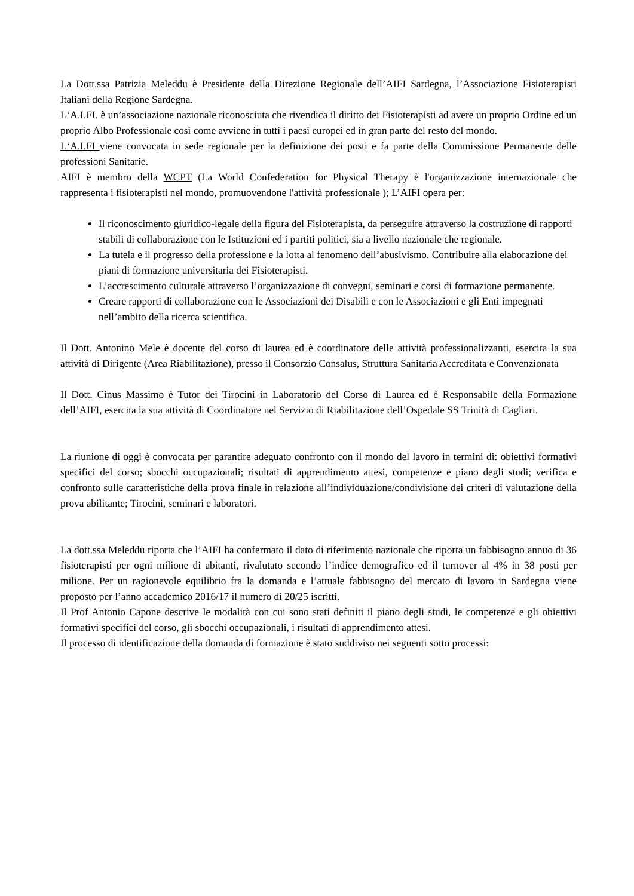La Dott.ssa Patrizia Meleddu è Presidente della Direzione Regionale dell’AIFI Sardegna, l’Associazione Fisioterapisti Italiani della Regione Sardegna.
L‘A.I.FI. è un’associazione nazionale riconosciuta che rivendica il diritto dei Fisioterapisti ad avere un proprio Ordine ed un proprio Albo Professionale così come avviene in tutti i paesi europei ed in gran parte del resto del mondo.
L‘A.I.FI viene convocata in sede regionale per la definizione dei posti e fa parte della Commissione Permanente delle professioni Sanitarie.
AIFI è membro della WCPT (La World Confederation for Physical Therapy è l'organizzazione internazionale che rappresenta i fisioterapisti nel mondo, promuovendone l'attività professionale ); L’AIFI opera per:
Il riconoscimento giuridico-legale della figura del Fisioterapista, da perseguire attraverso la costruzione di rapporti stabili di collaborazione con le Istituzioni ed i partiti politici, sia a livello nazionale che regionale.
La tutela e il progresso della professione e la lotta al fenomeno dell’abusivismo. Contribuire alla elaborazione dei piani di formazione universitaria dei Fisioterapisti.
L’accrescimento culturale attraverso l’organizzazione di convegni, seminari e corsi di formazione permanente.
Creare rapporti di collaborazione con le Associazioni dei Disabili e con le Associazioni e gli Enti impegnati nell’ambito della ricerca scientifica.
Il Dott. Antonino Mele è docente del corso di laurea ed è coordinatore delle attività professionalizzanti, esercita la sua attività di Dirigente (Area Riabilitazione), presso il Consorzio Consalus, Struttura Sanitaria Accreditata e Convenzionata
Il Dott. Cinus Massimo è Tutor dei Tirocini in Laboratorio del Corso di Laurea ed è Responsabile della Formazione dell’AIFI, esercita la sua attività di Coordinatore nel Servizio di Riabilitazione dell’Ospedale SS Trinità di Cagliari.
La riunione di oggi è convocata per garantire adeguato confronto con il mondo del lavoro in termini di: obiettivi formativi specifici del corso; sbocchi occupazionali; risultati di apprendimento attesi, competenze e piano degli studi; verifica e confronto sulle caratteristiche della prova finale in relazione all’individuazione/condivisione dei criteri di valutazione della prova abilitante; Tirocini, seminari e laboratori.
La dott.ssa Meleddu riporta che l’AIFI ha confermato il dato di riferimento nazionale che riporta un fabbisogno annuo di 36 fisioterapisti per ogni milione di abitanti, rivalutato secondo l’indice demografico ed il turnover al 4% in 38 posti per milione. Per un ragionevole equilibrio fra la domanda e l’attuale fabbisogno del mercato di lavoro in Sardegna viene proposto per l’anno accademico 2016/17 il numero di 20/25 iscritti.
Il Prof Antonio Capone descrive le modalità con cui sono stati definiti il piano degli studi, le competenze e gli obiettivi formativi specifici del corso, gli sbocchi occupazionali, i risultati di apprendimento attesi.
Il processo di identificazione della domanda di formazione è stato suddiviso nei seguenti sotto processi: